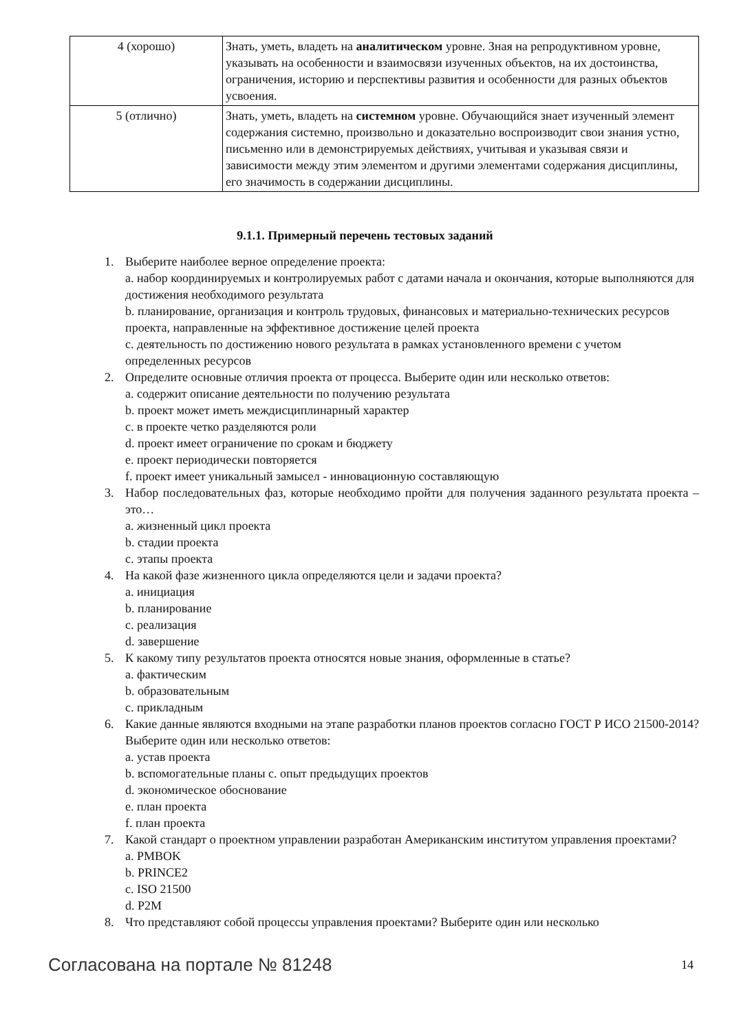| 4 (хорошо) | Знать, уметь, владеть на аналитическом уровне. Зная на репродуктивном уровне, указывать на особенности и взаимосвязи изученных объектов, на их достоинства, ограничения, историю и перспективы развития и особенности для разных объектов усвоения. |
| 5 (отлично) | Знать, уметь, владеть на системном уровне. Обучающийся знает изученный элемент содержания системно, произвольно и доказательно воспроизводит свои знания устно, письменно или в демонстрируемых действиях, учитывая и указывая связи и зависимости между этим элементом и другими элементами содержания дисциплины, его значимость в содержании дисциплины. |
9.1.1. Примерный перечень тестовых заданий
1. Выберите наиболее верное определение проекта:
a. набор координируемых и контролируемых работ с датами начала и окончания, которые выполняются для достижения необходимого результата
b. планирование, организация и контроль трудовых, финансовых и материально-технических ресурсов проекта, направленные на эффективное достижение целей проекта
c. деятельность по достижению нового результата в рамках установленного времени с учетом определенных ресурсов
2. Определите основные отличия проекта от процесса. Выберите один или несколько ответов:
a. содержит описание деятельности по получению результата
b. проект может иметь междисциплинарный характер
c. в проекте четко разделяются роли
d. проект имеет ограничение по срокам и бюджету
e. проект периодически повторяется
f. проект имеет уникальный замысел - инновационную составляющую
3. Набор последовательных фаз, которые необходимо пройти для получения заданного результата проекта – это…
a. жизненный цикл проекта
b. стадии проекта
c. этапы проекта
4. На какой фазе жизненного цикла определяются цели и задачи проекта?
a. инициация
b. планирование
c. реализация
d. завершение
5. К какому типу результатов проекта относятся новые знания, оформленные в статье?
a. фактическим
b. образовательным
c. прикладным
6. Какие данные являются входными на этапе разработки планов проектов согласно ГОСТ Р ИСО 21500-2014? Выберите один или несколько ответов:
a. устав проекта
b. вспомогательные планы c. опыт предыдущих проектов
d. экономическое обоснование
e. план проекта
f. план проекта
7. Какой стандарт о проектном управлении разработан Американским институтом управления проектами?
a. PMBOK
b. PRINCE2
c. ISO 21500
d. P2M
8. Что представляют собой процессы управления проектами? Выберите один или несколько
Согласована на портале № 81248 14